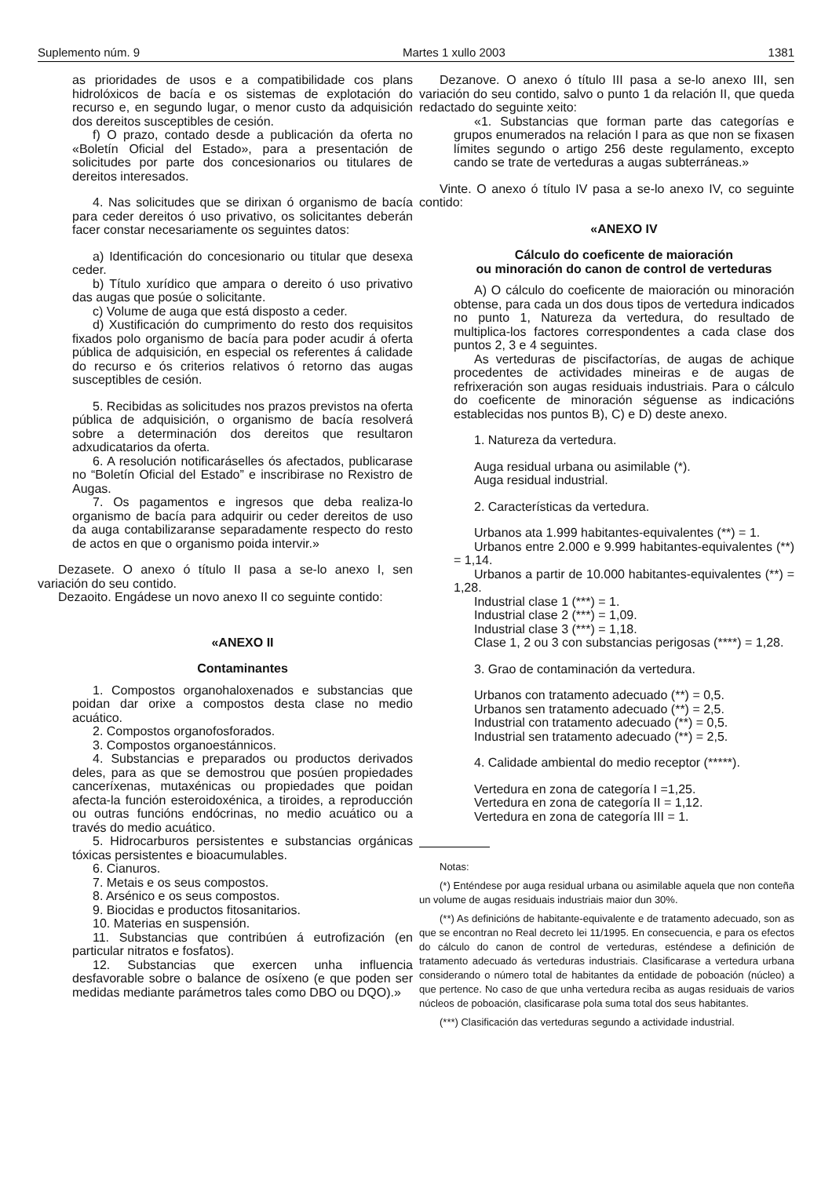Suplemento núm. 9 Martes 1 xullo 2003 1381
as prioridades de usos e a compatibilidade cos plans hidrolóxicos de bacía e os sistemas de explotación do recurso e, en segundo lugar, o menor custo da adquisición dos dereitos susceptibles de cesión.
f) O prazo, contado desde a publicación da oferta no «Boletín Oficial del Estado», para a presentación de solicitudes por parte dos concesionarios ou titulares de dereitos interesados.
4. Nas solicitudes que se dirixan ó organismo de bacía para ceder dereitos ó uso privativo, os solicitantes deberán facer constar necesariamente os seguintes datos:
a) Identificación do concesionario ou titular que desexa ceder.
b) Título xurídico que ampara o dereito ó uso privativo das augas que posúe o solicitante.
c) Volume de auga que está disposto a ceder.
d) Xustificación do cumprimento do resto dos requisitos fixados polo organismo de bacía para poder acudir á oferta pública de adquisición, en especial os referentes á calidade do recurso e ós criterios relativos ó retorno das augas susceptibles de cesión.
5. Recibidas as solicitudes nos prazos previstos na oferta pública de adquisición, o organismo de bacía resolverá sobre a determinación dos dereitos que resultaron adxudicatarios da oferta.
6. A resolución notificaráselles ós afectados, publicarase no “Boletín Oficial del Estado” e inscribirase no Rexistro de Augas.
7. Os pagamentos e ingresos que deba realiza-lo organismo de bacía para adquirir ou ceder dereitos de uso da auga contabilizaranse separadamente respecto do resto de actos en que o organismo poida intervir.»
Dezasete. O anexo ó título II pasa a se-lo anexo I, sen variación do seu contido.
Dezaoito. Engádese un novo anexo II co seguinte contido:
«ANEXO II
Contaminantes
1. Compostos organohaloxenados e substancias que poidan dar orixe a compostos desta clase no medio acuático.
2. Compostos organofosforados.
3. Compostos organoestánnicos.
4. Substancias e preparados ou productos derivados deles, para as que se demostrou que posúen propiedades canceríxenas, mutaxénicas ou propiedades que poidan afecta-la función esteroidoxénica, a tiroides, a reproducción ou outras funcións endócrinas, no medio acuático ou a través do medio acuático.
5. Hidrocarburos persistentes e substancias orgánicas tóxicas persistentes e bioacumulables.
6. Cianuros.
7. Metais e os seus compostos.
8. Arsénico e os seus compostos.
9. Biocidas e productos fitosanitarios.
10. Materias en suspensión.
11. Substancias que contribúen á eutrofización (en particular nitratos e fosfatos).
12. Substancias que exercen unha influencia desfavorable sobre o balance de osíxeno (e que poden ser medidas mediante parámetros tales como DBO ou DQO).»
Dezanove. O anexo ó título III pasa a se-lo anexo III, sen variación do seu contido, salvo o punto 1 da relación II, que queda redactado do seguinte xeito:
«1. Substancias que forman parte das categorías e grupos enumerados na relación I para as que non se fixasen límites segundo o artigo 256 deste regulamento, excepto cando se trate de verteduras a augas subterráneas.»
Vinte. O anexo ó título IV pasa a se-lo anexo IV, co seguinte contido:
«ANEXO IV
Cálculo do coeficente de maioración
ou minoración do canon de control de verteduras
A) O cálculo do coeficente de maioración ou minoración obtense, para cada un dos dous tipos de vertedura indicados no punto 1, Natureza da vertedura, do resultado de multiplica-los factores correspondentes a cada clase dos puntos 2, 3 e 4 seguintes.
As verteduras de piscifactorías, de augas de achique procedentes de actividades mineiras e de augas de refrixeración son augas residuais industriais. Para o cálculo do coeficente de minoración séguense as indicacións establecidas nos puntos B), C) e D) deste anexo.
1. Natureza da vertedura.
Auga residual urbana ou asimilable (*).
Auga residual industrial.
2. Características da vertedura.
Urbanos ata 1.999 habitantes-equivalentes (**) = 1.
Urbanos entre 2.000 e 9.999 habitantes-equivalentes (**) = 1,14.
Urbanos a partir de 10.000 habitantes-equivalentes (**) = 1,28.
Industrial clase 1 (***) = 1.
Industrial clase 2 (***) = 1,09.
Industrial clase 3 (***) = 1,18.
Clase 1, 2 ou 3 con substancias perigosas (****) = 1,28.
3. Grao de contaminación da vertedura.
Urbanos con tratamento adecuado (**) = 0,5.
Urbanos sen tratamento adecuado (**) = 2,5.
Industrial con tratamento adecuado (**) = 0,5.
Industrial sen tratamento adecuado (**) = 2,5.
4. Calidade ambiental do medio receptor (*****).
Vertedura en zona de categoría I =1,25.
Vertedura en zona de categoría II = 1,12.
Vertedura en zona de categoría III = 1.
Notas:
(*) Enténdese por auga residual urbana ou asimilable aquela que non conteña un volume de augas residuais industriais maior dun 30%.
(**) As definicións de habitante-equivalente e de tratamento adecuado, son as que se encontran no Real decreto lei 11/1995. En consecuencia, e para os efectos do cálculo do canon de control de verteduras, esténdese a definición de tratamento adecuado ás verteduras industriais. Clasificarase a vertedura urbana considerando o número total de habitantes da entidade de poboación (núcleo) a que pertence. No caso de que unha vertedura reciba as augas residuais de varios núcleos de poboación, clasificarase pola suma total dos seus habitantes.
(***) Clasificación das verteduras segundo a actividade industrial.